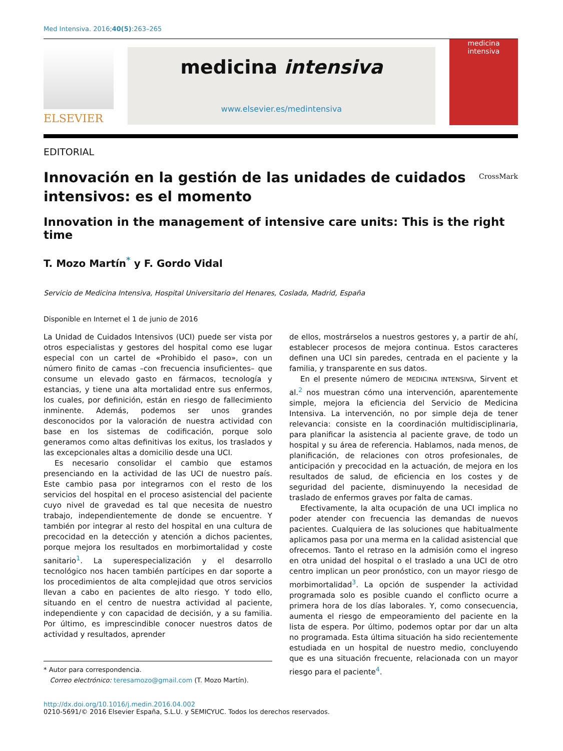Med Intensiva. 2016;40(5):263–265
ELSEVIER
medicina intensiva
www.elsevier.es/medintensiva
medicina
intensiva
EDITORIAL
Innovación en la gestión de las unidades de cuidados intensivos: es el momento
CrossMark
Innovation in the management of intensive care units: This is the right time
T. Mozo Martín<sup>*</sup> y F. Gordo Vidal
Servicio de Medicina Intensiva, Hospital Universitario del Henares, Coslada, Madrid, España
Disponible en Internet el 1 de junio de 2016
La Unidad de Cuidados Intensivos (UCI) puede ser vista por otros especialistas y gestores del hospital como ese lugar especial con un cartel de «Prohibido el paso», con un número finito de camas –con frecuencia insuficientes– que consume un elevado gasto en fármacos, tecnología y estancias, y tiene una alta mortalidad entre sus enfermos, los cuales, por definición, están en riesgo de fallecimiento inminente. Además, podemos ser unos grandes desconocidos por la valoración de nuestra actividad con base en los sistemas de codificación, porque solo generamos como altas definitivas los exitus, los traslados y las excepcionales altas a domicilio desde una UCI.
Es necesario consolidar el cambio que estamos presenciando en la actividad de las UCI de nuestro país. Este cambio pasa por integrarnos con el resto de los servicios del hospital en el proceso asistencial del paciente cuyo nivel de gravedad es tal que necesita de nuestro trabajo, independientemente de donde se encuentre. Y también por integrar al resto del hospital en una cultura de precocidad en la detección y atención a dichos pacientes, porque mejora los resultados en morbimortalidad y coste sanitario<sup>1</sup>. La superespecialización y el desarrollo tecnológico nos hacen también partícipes en dar soporte a los procedimientos de alta complejidad que otros servicios llevan a cabo en pacientes de alto riesgo. Y todo ello, situando en el centro de nuestra actividad al paciente, independiente y con capacidad de decisión, y a su familia. Por último, es imprescindible conocer nuestros datos de actividad y resultados, aprender
* Autor para correspondencia.
Correo electrónico: teresamozo@gmail.com (T. Mozo Martín).
de ellos, mostrárselos a nuestros gestores y, a partir de ahí, establecer procesos de mejora continua. Estos caracteres definen una UCI sin paredes, centrada en el paciente y la familia, y transparente en sus datos.
En el presente número de MEDICINA INTENSIVA, Sirvent et al.<sup>2</sup> nos muestran cómo una intervención, aparentemente simple, mejora la eficiencia del Servicio de Medicina Intensiva. La intervención, no por simple deja de tener relevancia: consiste en la coordinación multidisciplinaria, para planificar la asistencia al paciente grave, de todo un hospital y su área de referencia. Hablamos, nada menos, de planificación, de relaciones con otros profesionales, de anticipación y precocidad en la actuación, de mejora en los resultados de salud, de eficiencia en los costes y de seguridad del paciente, disminuyendo la necesidad de traslado de enfermos graves por falta de camas.
Efectivamente, la alta ocupación de una UCI implica no poder atender con frecuencia las demandas de nuevos pacientes. Cualquiera de las soluciones que habitualmente aplicamos pasa por una merma en la calidad asistencial que ofrecemos. Tanto el retraso en la admisión como el ingreso en otra unidad del hospital o el traslado a una UCI de otro centro implican un peor pronóstico, con un mayor riesgo de morbimortalidad<sup>3</sup>. La opción de suspender la actividad programada solo es posible cuando el conflicto ocurre a primera hora de los días laborales. Y, como consecuencia, aumenta el riesgo de empeoramiento del paciente en la lista de espera. Por último, podemos optar por dar un alta no programada. Esta última situación ha sido recientemente estudiada en un hospital de nuestro medio, concluyendo que es una situación frecuente, relacionada con un mayor riesgo para el paciente<sup>4</sup>.
http://dx.doi.org/10.1016/j.medin.2016.04.002
0210-5691/© 2016 Elsevier España, S.L.U. y SEMICYUC. Todos los derechos reservados.